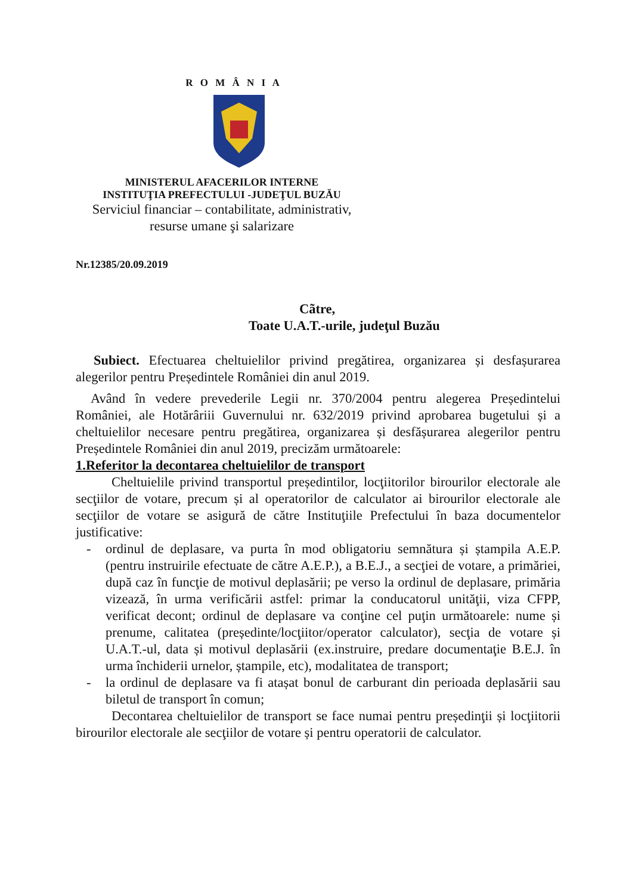R O M Â N I A
MINISTERUL AFACERILOR INTERNE
INSTITUŢIA PREFECTULUI -JUDEŢUL BUZĂU
Serviciul financiar – contabilitate, administrativ,
resurse umane şi salarizare
Nr.12385/20.09.2019
Cãtre,
Toate U.A.T.-urile, judeţul Buzău
Subiect. Efectuarea cheltuielilor privind pregătirea, organizarea și desfașurarea alegerilor pentru Președintele României din anul 2019.
Având în vedere prevederile Legii nr. 370/2004 pentru alegerea Președintelui României, ale Hotărâriii Guvernului nr. 632/2019 privind aprobarea bugetului și a cheltuielilor necesare pentru pregătirea, organizarea și desfășurarea alegerilor pentru Președintele României din anul 2019, precizăm următoarele:
1.Referitor la decontarea cheltuielilor de transport
Cheltuielile privind transportul președintilor, locţiitorilor birourilor electorale ale secţiilor de votare, precum și al operatorilor de calculator ai birourilor electorale ale secţiilor de votare se asigură de către Instituţiile Prefectului în baza documentelor justificative:
- ordinul de deplasare, va purta în mod obligatoriu semnătura și ștampila A.E.P. (pentru instruirile efectuate de către A.E.P.), a B.E.J., a secţiei de votare, a primăriei, după caz în funcţie de motivul deplasării; pe verso la ordinul de deplasare, primăria vizează, în urma verificării astfel: primar la conducatorul unităţii, viza CFPP, verificat decont; ordinul de deplasare va conţine cel puţin următoarele: nume și prenume, calitatea (președinte/locţiitor/operator calculator), secţia de votare și U.A.T.-ul, data și motivul deplasării (ex.instruire, predare documentaţie B.E.J. în urma închiderii urnelor, ștampile, etc), modalitatea de transport;
- la ordinul de deplasare va fi atașat bonul de carburant din perioada deplasării sau biletul de transport în comun;
Decontarea cheltuielilor de transport se face numai pentru președinţii și locţiitorii birourilor electorale ale secţiilor de votare și pentru operatorii de calculator.